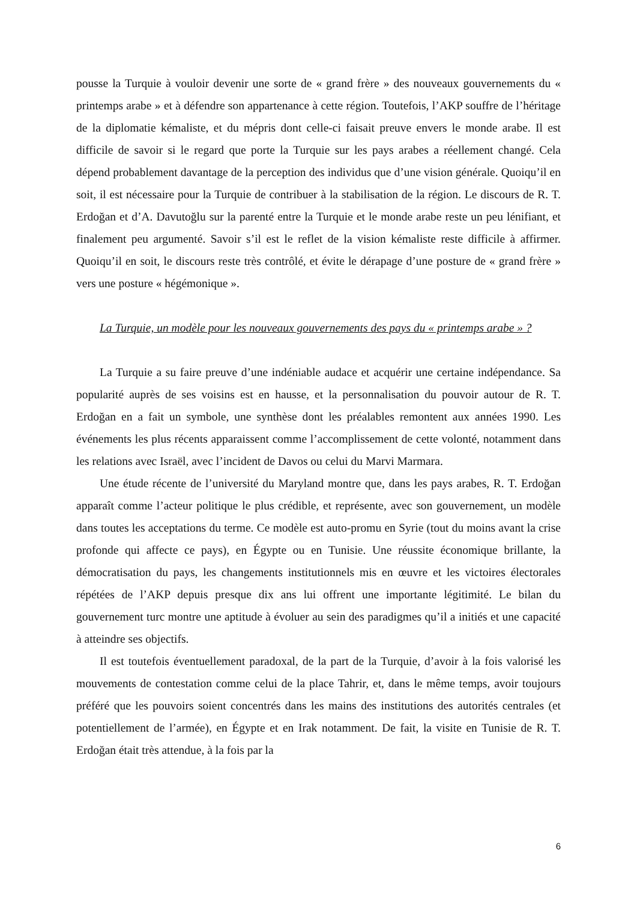pousse la Turquie à vouloir devenir une sorte de « grand frère » des nouveaux gouvernements du « printemps arabe » et à défendre son appartenance à cette région. Toutefois, l’AKP souffre de l’héritage de la diplomatie kémaliste, et du mépris dont celle-ci faisait preuve envers le monde arabe. Il est difficile de savoir si le regard que porte la Turquie sur les pays arabes a réellement changé. Cela dépend probablement davantage de la perception des individus que d’une vision générale. Quoiqu’il en soit, il est nécessaire pour la Turquie de contribuer à la stabilisation de la région. Le discours de R. T. Erdoğan et d’A. Davutoğlu sur la parenté entre la Turquie et le monde arabe reste un peu lénifiant, et finalement peu argumenté. Savoir s’il est le reflet de la vision kémaliste reste difficile à affirmer. Quoiqu’il en soit, le discours reste très contrôlé, et évite le dérapage d’une posture de « grand frère » vers une posture « hégémonique ».
La Turquie, un modèle pour les nouveaux gouvernements des pays du « printemps arabe » ?
La Turquie a su faire preuve d’une indéniable audace et acquérir une certaine indépendance. Sa popularité auprès de ses voisins est en hausse, et la personnalisation du pouvoir autour de R. T. Erdoğan en a fait un symbole, une synthèse dont les préalables remontent aux années 1990. Les événements les plus récents apparaissent comme l’accomplissement de cette volonté, notamment dans les relations avec Israël, avec l’incident de Davos ou celui du Marvi Marmara.
Une étude récente de l’université du Maryland montre que, dans les pays arabes, R. T. Erdoğan apparaît comme l’acteur politique le plus crédible, et représente, avec son gouvernement, un modèle dans toutes les acceptations du terme. Ce modèle est auto-promu en Syrie (tout du moins avant la crise profonde qui affecte ce pays), en Égypte ou en Tunisie. Une réussite économique brillante, la démocratisation du pays, les changements institutionnels mis en œuvre et les victoires électorales répétées de l’AKP depuis presque dix ans lui offrent une importante légitimité. Le bilan du gouvernement turc montre une aptitude à évoluer au sein des paradigmes qu’il a initiés et une capacité à atteindre ses objectifs.
Il est toutefois éventuellement paradoxal, de la part de la Turquie, d’avoir à la fois valorisé les mouvements de contestation comme celui de la place Tahrir, et, dans le même temps, avoir toujours préféré que les pouvoirs soient concentrés dans les mains des institutions des autorités centrales (et potentiellement de l’armée), en Égypte et en Irak notamment. De fait, la visite en Tunisie de R. T. Erdoğan était très attendue, à la fois par la
6